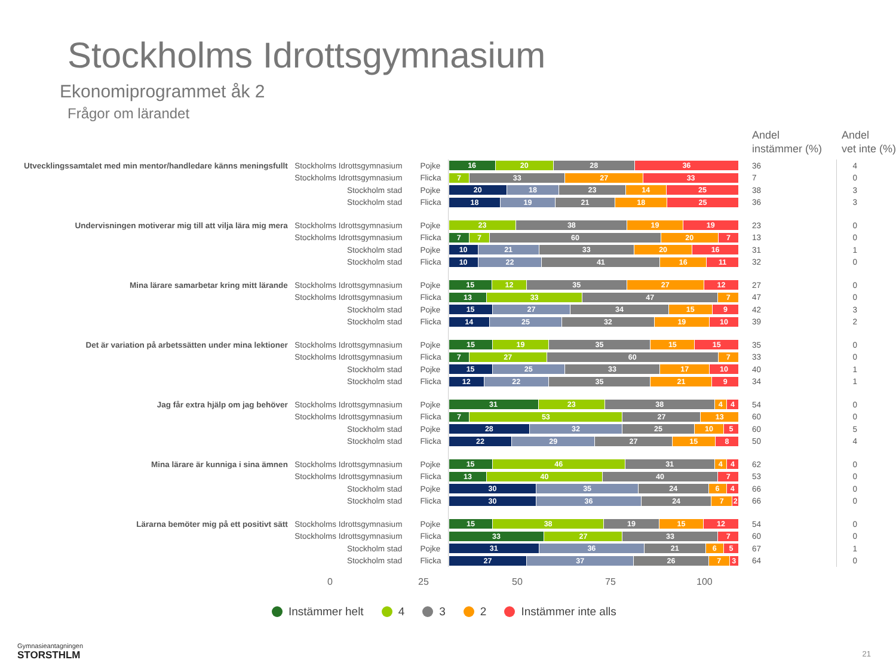Stockholms Idrottsgymnasium
Ekonomiprogrammet åk 2
Frågor om lärandet
| | | | | Andel instämmer (%) | Andel vet inte (%) |
| Utvecklingssamtalet med min mentor/handledare känns meningsfullt | Stockholms Idrottsgymnasium | Pojke | 16 20 28 36 | 36 | 4 |
| | Stockholms Idrottsgymnasium | Flicka | 7 33 27 33 | 7 | 0 |
| | Stockholm stad | Pojke | 20 18 23 14 25 | 38 | 3 |
| | Stockholm stad | Flicka | 18 19 21 18 25 | 36 | 3 |
| Undervisningen motiverar mig till att vilja lära mig mera | Stockholms Idrottsgymnasium | Pojke | 23 38 19 19 | 23 | 0 |
| | Stockholms Idrottsgymnasium | Flicka | 7 7 60 20 7 | 13 | 0 |
| | Stockholm stad | Pojke | 10 21 33 20 16 | 31 | 1 |
| | Stockholm stad | Flicka | 10 22 41 16 11 | 32 | 0 |
| Mina lärare samarbetar kring mitt lärande | Stockholms Idrottsgymnasium | Pojke | 15 12 35 27 12 | 27 | 0 |
| | Stockholms Idrottsgymnasium | Flicka | 13 33 47 7 | 47 | 0 |
| | Stockholm stad | Pojke | 15 27 34 15 9 | 42 | 3 |
| | Stockholm stad | Flicka | 14 25 32 19 10 | 39 | 2 |
| Det är variation på arbetssätten under mina lektioner | Stockholms Idrottsgymnasium | Pojke | 15 19 35 15 15 | 35 | 0 |
| | Stockholms Idrottsgymnasium | Flicka | 7 27 60 7 | 33 | 0 |
| | Stockholm stad | Pojke | 15 25 33 17 10 | 40 | 1 |
| | Stockholm stad | Flicka | 12 22 35 21 9 | 34 | 1 |
| Jag får extra hjälp om jag behöver | Stockholms Idrottsgymnasium | Pojke | 31 23 38 4 4 | 54 | 0 |
| | Stockholms Idrottsgymnasium | Flicka | 7 53 27 13 | 60 | 0 |
| | Stockholm stad | Pojke | 28 32 25 10 5 | 60 | 5 |
| | Stockholm stad | Flicka | 22 29 27 15 8 | 50 | 4 |
| Mina lärare är kunniga i sina ämnen | Stockholms Idrottsgymnasium | Pojke | 15 46 31 4 4 | 62 | 0 |
| | Stockholms Idrottsgymnasium | Flicka | 13 40 40 7 | 53 | 0 |
| | Stockholm stad | Pojke | 30 35 24 6 4 | 66 | 0 |
| | Stockholm stad | Flicka | 30 36 24 7 2 | 66 | 0 |
| Lärarna bemöter mig på ett positivt sätt | Stockholms Idrottsgymnasium | Pojke | 15 38 19 15 12 | 54 | 0 |
| | Stockholms Idrottsgymnasium | Flicka | 33 27 33 7 | 60 | 0 |
| | Stockholm stad | Pojke | 31 36 21 6 5 | 67 | 1 |
| | Stockholm stad | Flicka | 27 37 26 7 3 | 64 | 0 |
0 25 50 75 100
Instämmer helt 4 3 2 Instämmer inte alls
Gymnasieantagningen
STORSTHLM
21